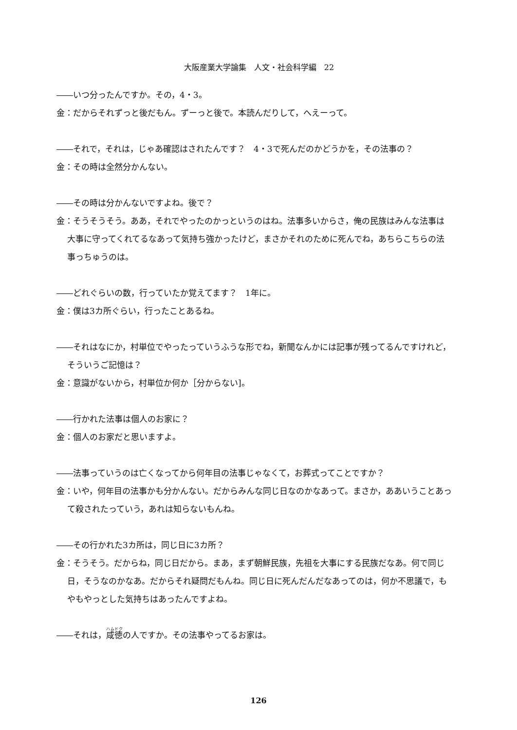大阪産業大学論集　人文・社会科学編　22
――いつ分ったんですか。その，4・3。
金：だからそれずっと後だもん。ずーっと後で。本読んだりして，へえーって。
――それで，それは，じゃあ確認はされたんです？　4・3で死んだのかどうかを，その法事の？
金：その時は全然分かんない。
――その時は分かんないですよね。後で？
金：そうそうそう。ああ，それでやったのかっというのはね。法事多いからさ，俺の民族はみんな法事は大事に守ってくれてるなあって気持ち強かったけど，まさかそれのために死んでね，あちらこちらの法事っちゅうのは。
――どれぐらいの数，行っていたか覚えてます？　1年に。
金：僕は3カ所ぐらい，行ったことあるね。
――それはなにか，村単位でやったっていうふうな形でね，新聞なんかには記事が残ってるんですけれど，そういうご記憶は？
金：意識がないから，村単位か何か［分からない]。
――行かれた法事は個人のお家に？
金：個人のお家だと思いますよ。
――法事っていうのは亡くなってから何年目の法事じゃなくて，お葬式ってことですか？
金：いや，何年目の法事かも分かんない。だからみんな同じ日なのかなあって。まさか，ああいうことあって殺されたっていう，あれは知らないもんね。
――その行かれた3カ所は，同じ日に3カ所？
金：そうそう。だからね，同じ日だから。まあ，まず朝鮮民族，先祖を大事にする民族だなあ。何で同じ日，そうなのかなあ。だからそれ疑問だもんね。同じ日に死んだんだなあってのは，何か不思議で，もやもやっとした気持ちはあったんですよね。
――それは，咸徳の人ですか。その法事やってるお家は。
126